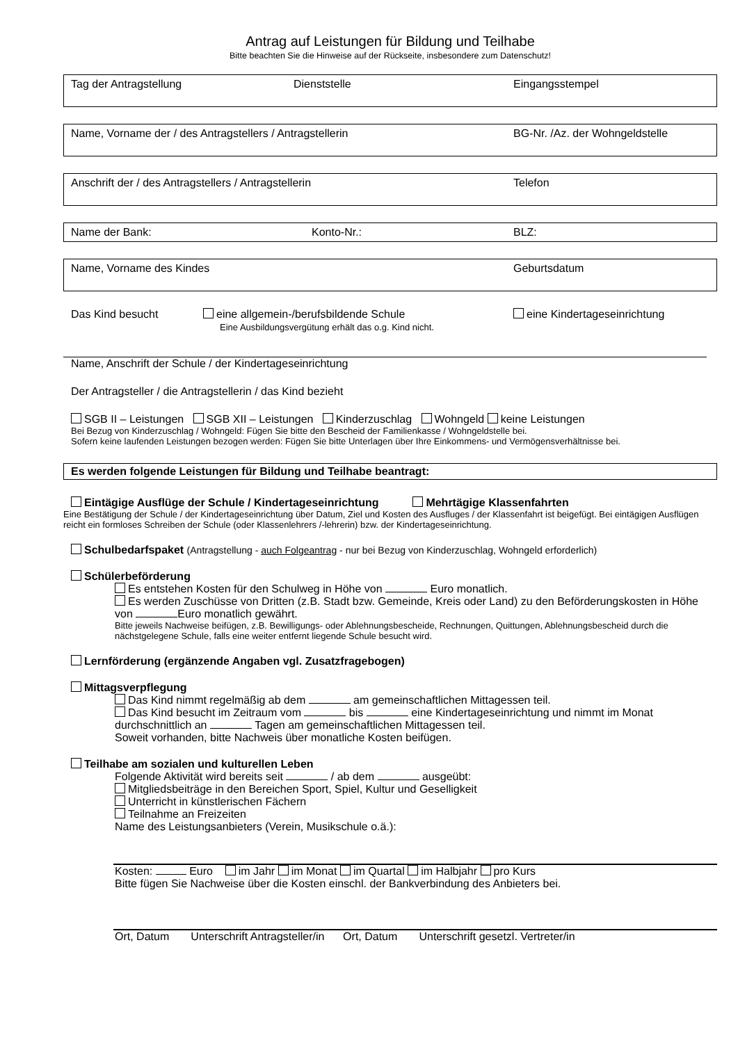Antrag auf Leistungen für Bildung und Teilhabe
Bitte beachten Sie die Hinweise auf der Rückseite, insbesondere zum Datenschutz!
Tag der Antragstellung Dienststelle Eingangsstempel
Name, Vorname der / des Antragstellers / Antragstellerin BG-Nr. /Az. der Wohngeldstelle
Anschrift der / des Antragstellers / Antragstellerin Telefon
Name der Bank: Konto-Nr.: BLZ:
Name, Vorname des Kindes Geburtsdatum
Das Kind besucht eine allgemein-/berufsbildende Schule
Eine Ausbildungsvergütung erhält das o.g. Kind nicht. eine Kindertageseinrichtung
Name, Anschrift der Schule / der Kindertageseinrichtung
Der Antragsteller / die Antragstellerin / das Kind bezieht
SGB II – Leistungen SGB XII – Leistungen Kinderzuschlag Wohngeld keine Leistungen
Bei Bezug von Kinderzuschlag / Wohngeld: Fügen Sie bitte den Bescheid der Familienkasse / Wohngeldstelle bei.
Sofern keine laufenden Leistungen bezogen werden: Fügen Sie bitte Unterlagen über Ihre Einkommens- und Vermögensverhältnisse bei.
Es werden folgende Leistungen für Bildung und Teilhabe beantragt:
Eintägige Ausflüge der Schule / Kindertageseinrichtung Mehrtägige Klassenfahrten
Eine Bestätigung der Schule / der Kindertageseinrichtung über Datum, Ziel und Kosten des Ausfluges / der Klassenfahrt ist beigefügt. Bei eintägigen Ausflügen reicht ein formloses Schreiben der Schule (oder Klassenlehrers /-lehrerin) bzw. der Kindertageseinrichtung.
Schulbedarfspaket (Antragstellung - auch Folgeantrag - nur bei Bezug von Kinderzuschlag, Wohngeld erforderlich)
Schülerbeförderung
Es entstehen Kosten für den Schulweg in Höhe von Euro monatlich.
Es werden Zuschüsse von Dritten (z.B. Stadt bzw. Gemeinde, Kreis oder Land) zu den Beförderungskosten in Höhe von Euro monatlich gewährt.
Bitte jeweils Nachweise beifügen, z.B. Bewilligungs- oder Ablehnungsbescheide, Rechnungen, Quittungen, Ablehnungsbescheid durch die nächstgelegene Schule, falls eine weiter entfernt liegende Schule besucht wird.
Lernförderung (ergänzende Angaben vgl. Zusatzfragebogen)
Mittagsverpflegung
Das Kind nimmt regelmäßig ab dem am gemeinschaftlichen Mittagessen teil.
Das Kind besucht im Zeitraum vom bis eine Kindertageseinrichtung und nimmt im Monat durchschnittlich an Tagen am gemeinschaftlichen Mittagessen teil.
Soweit vorhanden, bitte Nachweis über monatliche Kosten beifügen.
Teilhabe am sozialen und kulturellen Leben
Folgende Aktivität wird bereits seit / ab dem ausgeübt:
Mitgliedsbeiträge in den Bereichen Sport, Spiel, Kultur und Geselligkeit
Unterricht in künstlerischen Fächern
Teilnahme an Freizeiten
Name des Leistungsanbieters (Verein, Musikschule o.ä.):
Kosten: Euro im Jahr im Monat im Quartal im Halbjahr pro Kurs
Bitte fügen Sie Nachweise über die Kosten einschl. der Bankverbindung des Anbieters bei.
Ort, Datum Unterschrift Antragsteller/in Ort, Datum Unterschrift gesetzl. Vertreter/in